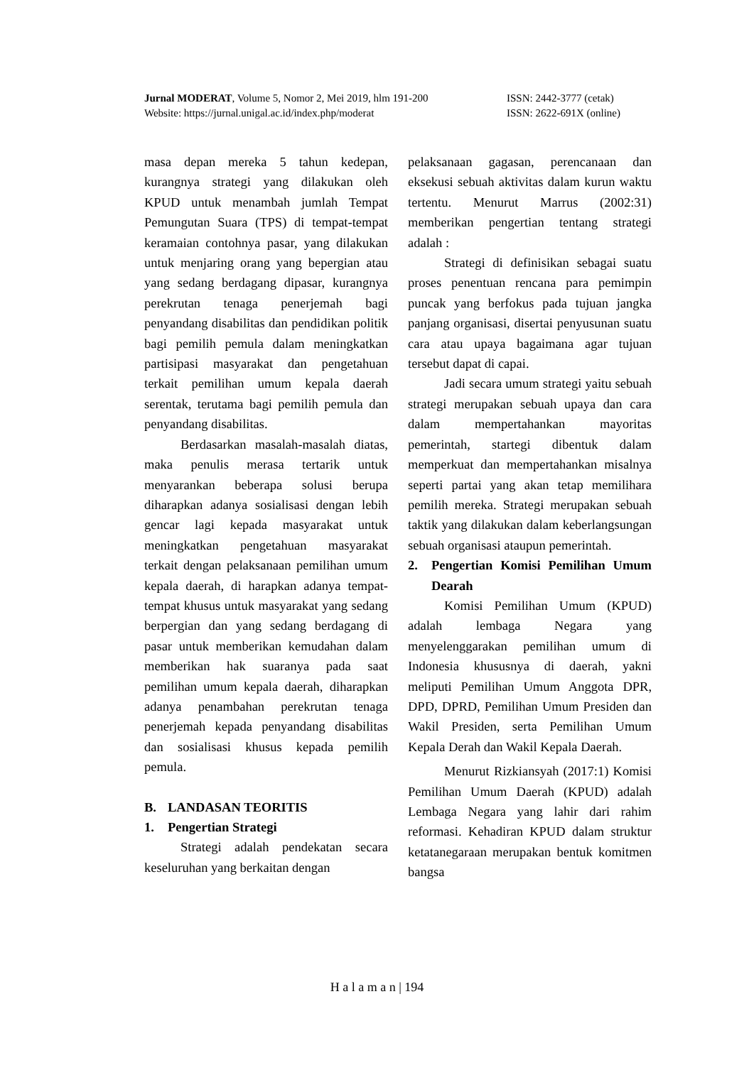Jurnal MODERAT, Volume 5, Nomor 2, Mei 2019, hlm 191-200 ISSN: 2442-3777 (cetak)
Website: https://jurnal.unigal.ac.id/index.php/moderat ISSN: 2622-691X (online)
masa depan mereka 5 tahun kedepan, kurangnya strategi yang dilakukan oleh KPUD untuk menambah jumlah Tempat Pemungutan Suara (TPS) di tempat-tempat keramaian contohnya pasar, yang dilakukan untuk menjaring orang yang bepergian atau yang sedang berdagang dipasar, kurangnya perekrutan tenaga penerjemah bagi penyandang disabilitas dan pendidikan politik bagi pemilih pemula dalam meningkatkan partisipasi masyarakat dan pengetahuan terkait pemilihan umum kepala daerah serentak, terutama bagi pemilih pemula dan penyandang disabilitas.
Berdasarkan masalah-masalah diatas, maka penulis merasa tertarik untuk menyarankan beberapa solusi berupa diharapkan adanya sosialisasi dengan lebih gencar lagi kepada masyarakat untuk meningkatkan pengetahuan masyarakat terkait dengan pelaksanaan pemilihan umum kepala daerah, di harapkan adanya tempat-tempat khusus untuk masyarakat yang sedang berpergian dan yang sedang berdagang di pasar untuk memberikan kemudahan dalam memberikan hak suaranya pada saat pemilihan umum kepala daerah, diharapkan adanya penambahan perekrutan tenaga penerjemah kepada penyandang disabilitas dan sosialisasi khusus kepada pemilih pemula.
B. LANDASAN TEORITIS
1. Pengertian Strategi
Strategi adalah pendekatan secara keseluruhan yang berkaitan dengan
pelaksanaan gagasan, perencanaan dan eksekusi sebuah aktivitas dalam kurun waktu tertentu. Menurut Marrus (2002:31) memberikan pengertian tentang strategi adalah :
Strategi di definisikan sebagai suatu proses penentuan rencana para pemimpin puncak yang berfokus pada tujuan jangka panjang organisasi, disertai penyusunan suatu cara atau upaya bagaimana agar tujuan tersebut dapat di capai.
Jadi secara umum strategi yaitu sebuah strategi merupakan sebuah upaya dan cara dalam mempertahankan mayoritas pemerintah, startegi dibentuk dalam memperkuat dan mempertahankan misalnya seperti partai yang akan tetap memilihara pemilih mereka. Strategi merupakan sebuah taktik yang dilakukan dalam keberlangsungan sebuah organisasi ataupun pemerintah.
2. Pengertian Komisi Pemilihan Umum Dearah
Komisi Pemilihan Umum (KPUD) adalah lembaga Negara yang menyelenggarakan pemilihan umum di Indonesia khususnya di daerah, yakni meliputi Pemilihan Umum Anggota DPR, DPD, DPRD, Pemilihan Umum Presiden dan Wakil Presiden, serta Pemilihan Umum Kepala Derah dan Wakil Kepala Daerah.
Menurut Rizkiansyah (2017:1) Komisi Pemilihan Umum Daerah (KPUD) adalah Lembaga Negara yang lahir dari rahim reformasi. Kehadiran KPUD dalam struktur ketatanegaraan merupakan bentuk komitmen bangsa
H a l a m a n | 194